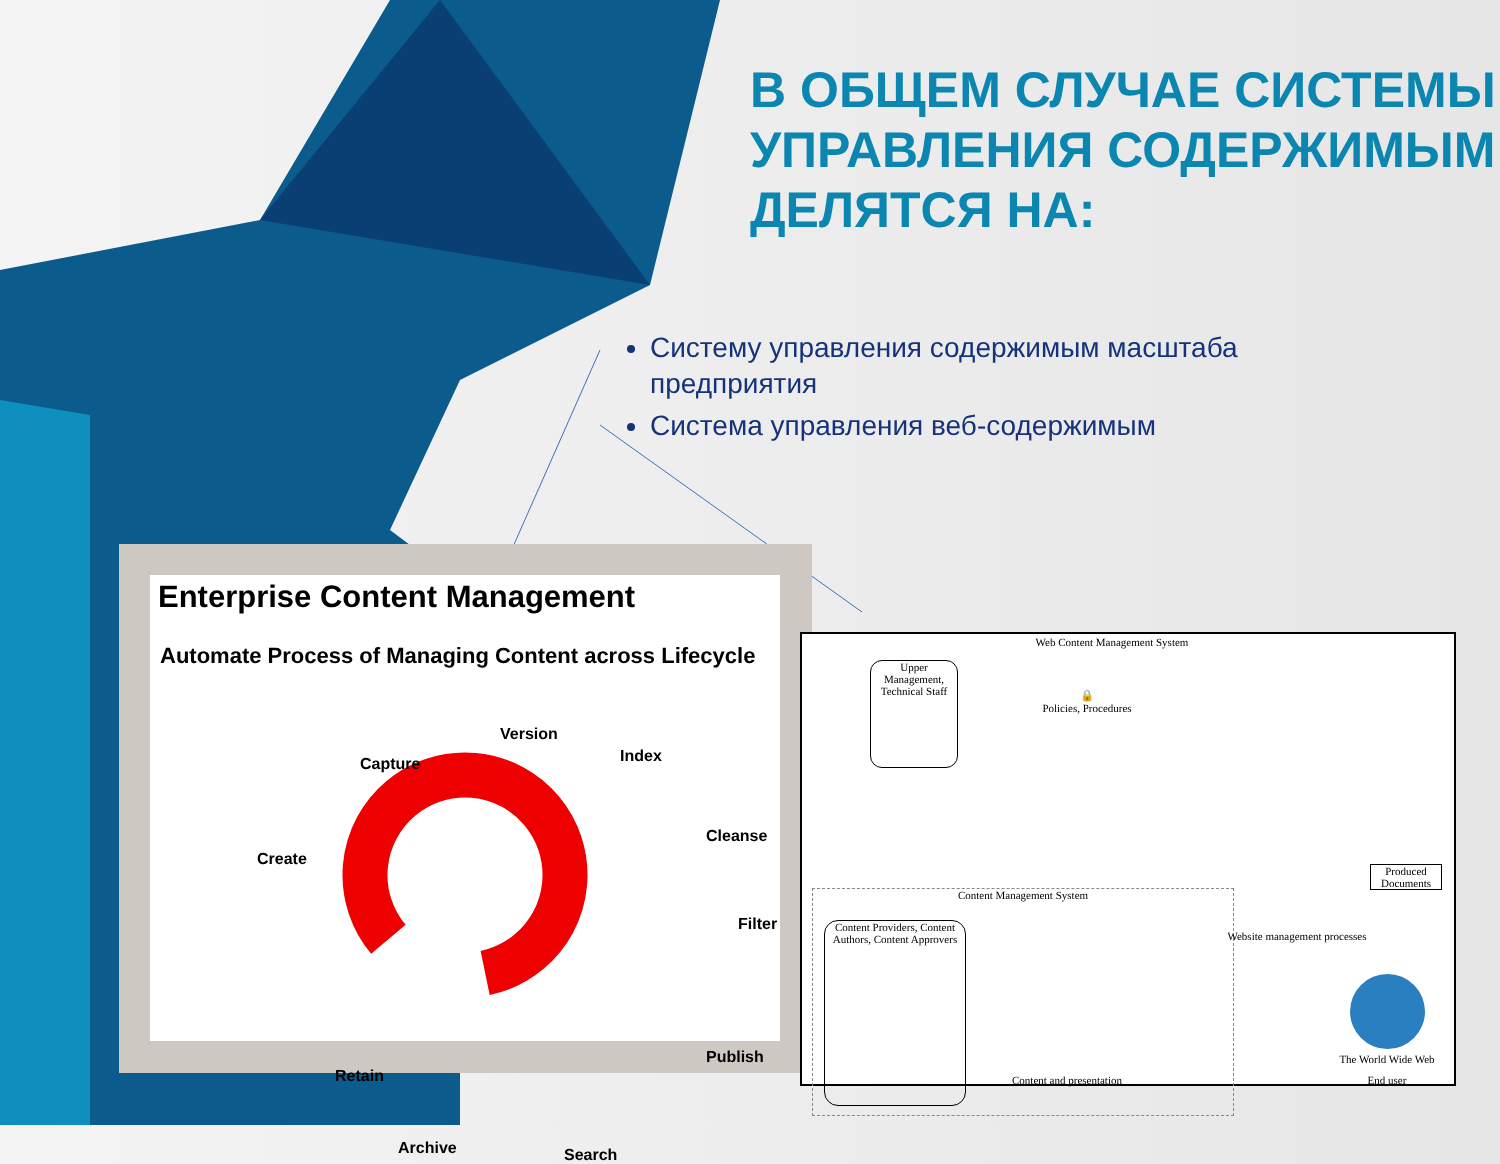В ОБЩЕМ СЛУЧАЕ СИСТЕМЫ
УПРАВЛЕНИЯ СОДЕРЖИМЫМ
ДЕЛЯТСЯ НА:
Систему управления содержимым масштаба предприятия
Система управления веб-содержимым
Enterprise Content Management
Automate Process of Managing Content across Lifecycle
Version
Capture Index
Create
Cleanse
Filter
Publish
Retain
Archive Search
Web Content Management System
Upper Management, Technical Staff
🔒
Policies, Procedures
Content Management System
Content Providers, Content Authors, Content Approvers
Content and presentation
Website management processes
Produced Documents
The World Wide Web
End user